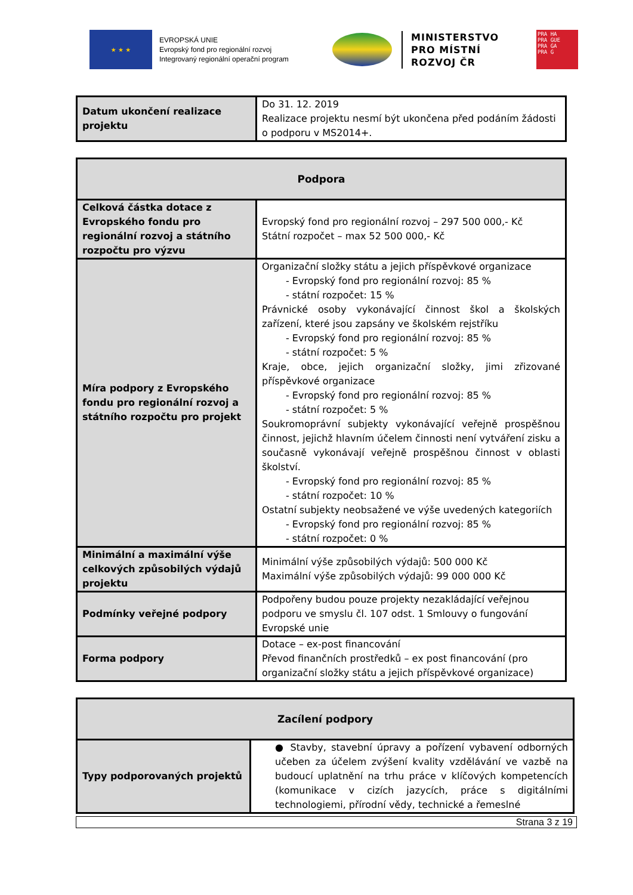★ ★ ★
EVROPSKÁ UNIE
Evropský fond pro regionální rozvoj
Integrovaný regionální operační program
MINISTERSTVO
PRO MÍSTNÍ
ROZVOJ ČR
PRA HA
PRA GUE
PRA GA
PRA G
| Datum ukončení realizace projektu | Do 31. 12. 2019 Realizace projektu nesmí být ukončena před podáním žádosti o podporu v MS2014+. |
| Podpora | |
| --- | --- |
| Celková částka dotace z Evropského fondu pro regionální rozvoj a státního rozpočtu pro výzvu | Evropský fond pro regionální rozvoj – 297 500 000,- Kč Státní rozpočet – max 52 500 000,- Kč |
| Míra podpory z Evropského fondu pro regionální rozvoj a státního rozpočtu pro projekt | Organizační složky státu a jejich příspěvkové organizace - Evropský fond pro regionální rozvoj: 85 % - státní rozpočet: 15 % Právnické osoby vykonávající činnost škol a školských zařízení, které jsou zapsány ve školském rejstříku - Evropský fond pro regionální rozvoj: 85 % - státní rozpočet: 5 % Kraje, obce, jejich organizační složky, jimi zřizované příspěvkové organizace - Evropský fond pro regionální rozvoj: 85 % - státní rozpočet: 5 % Soukromoprávní subjekty vykonávající veřejně prospěšnou činnost, jejichž hlavním účelem činnosti není vytváření zisku a současně vykonávají veřejně prospěšnou činnost v oblasti školství. - Evropský fond pro regionální rozvoj: 85 % - státní rozpočet: 10 % Ostatní subjekty neobsažené ve výše uvedených kategoriích - Evropský fond pro regionální rozvoj: 85 % - státní rozpočet: 0 % |
| Minimální a maximální výše celkových způsobilých výdajů projektu | Minimální výše způsobilých výdajů: 500 000 Kč Maximální výše způsobilých výdajů: 99 000 000 Kč |
| Podmínky veřejné podpory | Podpořeny budou pouze projekty nezakládající veřejnou podporu ve smyslu čl. 107 odst. 1 Smlouvy o fungování Evropské unie |
| Forma podpory | Dotace – ex-post financování Převod finančních prostředků – ex post financování (pro organizační složky státu a jejich příspěvkové organizace) |
| Zacílení podpory | |
| --- | --- |
| Typy podporovaných projektů | ● Stavby, stavební úpravy a pořízení vybavení odborných učeben za účelem zvýšení kvality vzdělávání ve vazbě na budoucí uplatnění na trhu práce v klíčových kompetencích (komunikace v cizích jazycích, práce s digitálními technologiemi, přírodní vědy, technické a řemeslné |
Strana 3 z 19